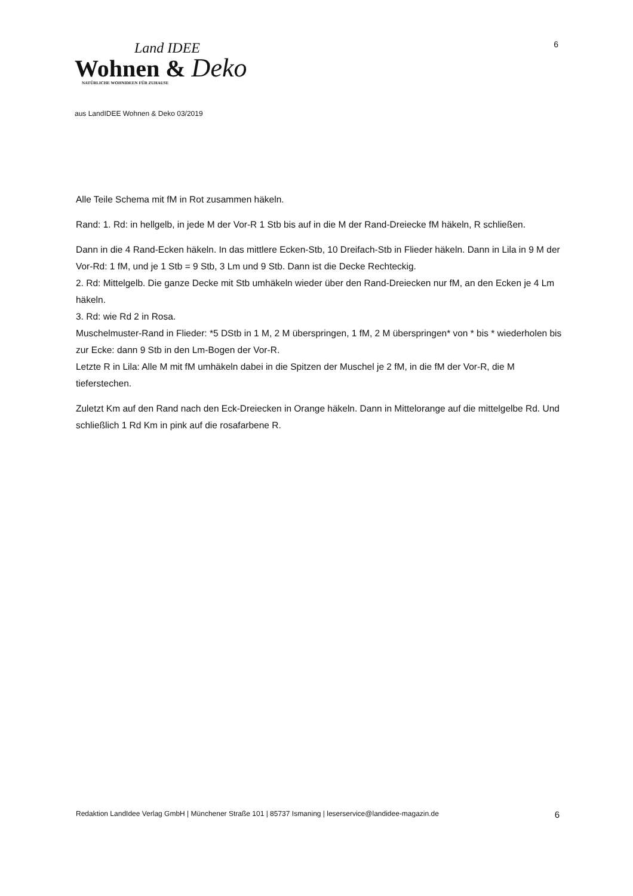6
Land IDEE
Wohnen & Deko
NATÜRLICHE WOHNIDEEN FÜR ZUHAUSE
aus LandIDEE Wohnen & Deko 03/2019
Alle Teile Schema mit fM in Rot zusammen häkeln.
Rand: 1. Rd: in hellgelb, in jede M der Vor-R 1 Stb bis auf in die M der Rand-Dreiecke fM häkeln, R schließen.
Dann in die 4 Rand-Ecken häkeln. In das mittlere Ecken-Stb, 10 Dreifach-Stb in Flieder häkeln. Dann in Lila in 9 M der Vor-Rd: 1 fM, und je 1 Stb = 9 Stb, 3 Lm und 9 Stb. Dann ist die Decke Rechteckig.
2. Rd: Mittelgelb. Die ganze Decke mit Stb umhäkeln wieder über den Rand-Dreiecken nur fM, an den Ecken je 4 Lm häkeln.
3. Rd: wie Rd 2 in Rosa.
Muschelmuster-Rand in Flieder: *5 DStb in 1 M, 2 M überspringen, 1 fM, 2 M überspringen* von * bis * wiederholen bis zur Ecke: dann 9 Stb in den Lm-Bogen der Vor-R.
Letzte R in Lila: Alle M mit fM umhäkeln dabei in die Spitzen der Muschel je 2 fM, in die fM der Vor-R, die M tieferstechen.
Zuletzt Km auf den Rand nach den Eck-Dreiecken in Orange häkeln. Dann in Mittelorange auf die mittelgelbe Rd. Und schließlich 1 Rd Km in pink auf die rosafarbene R.
Redaktion LandIdee Verlag GmbH | Münchener Straße 101 | 85737 Ismaning | leserservice@landidee-magazin.de 6